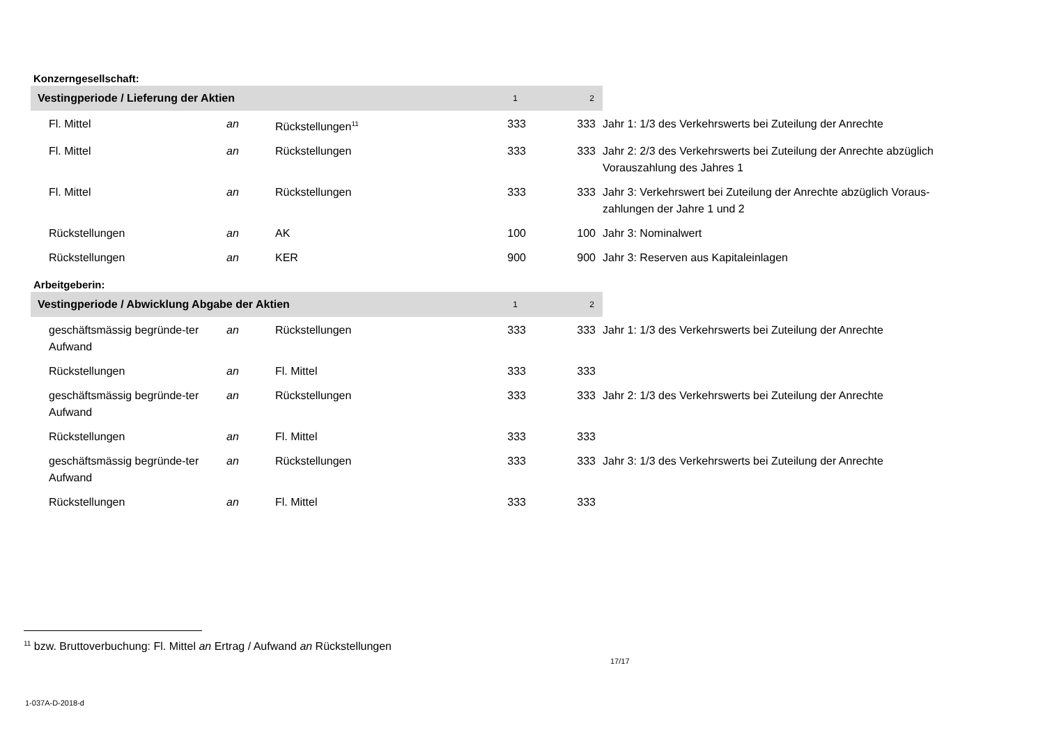Konzerngesellschaft:
| Vestingperiode / Lieferung der Aktien | | | 1 | 2 | |
| Fl. Mittel | an | Rückstellungen<sup>11</sup> | 333 | 333 | Jahr 1: 1/3 des Verkehrswerts bei Zuteilung der Anrechte |
| Fl. Mittel | an | Rückstellungen | 333 | 333 | Jahr 2: 2/3 des Verkehrswerts bei Zuteilung der Anrechte abzüglich Vorauszahlung des Jahres 1 |
| Fl. Mittel | an | Rückstellungen | 333 | 333 | Jahr 3: Verkehrswert bei Zuteilung der Anrechte abzüglich Voraus-zahlungen der Jahre 1 und 2 |
| Rückstellungen | an | AK | 100 | 100 | Jahr 3: Nominalwert |
| Rückstellungen | an | KER | 900 | 900 | Jahr 3: Reserven aus Kapitaleinlagen |
Arbeitgeberin:
| Vestingperiode / Abwicklung Abgabe der Aktien | | | 1 | 2 | |
| geschäftsmässig begründe-ter Aufwand | an | Rückstellungen | 333 | 333 | Jahr 1: 1/3 des Verkehrswerts bei Zuteilung der Anrechte |
| Rückstellungen | an | Fl. Mittel | 333 | 333 | |
| geschäftsmässig begründe-ter Aufwand | an | Rückstellungen | 333 | 333 | Jahr 2: 1/3 des Verkehrswerts bei Zuteilung der Anrechte |
| Rückstellungen | an | Fl. Mittel | 333 | 333 | |
| geschäftsmässig begründe-ter Aufwand | an | Rückstellungen | 333 | 333 | Jahr 3: 1/3 des Verkehrswerts bei Zuteilung der Anrechte |
| Rückstellungen | an | Fl. Mittel | 333 | 333 | |
<sup>11</sup> bzw. Bruttoverbuchung: Fl. Mittel an Ertrag / Aufwand an Rückstellungen
17/17
1-037A-D-2018-d